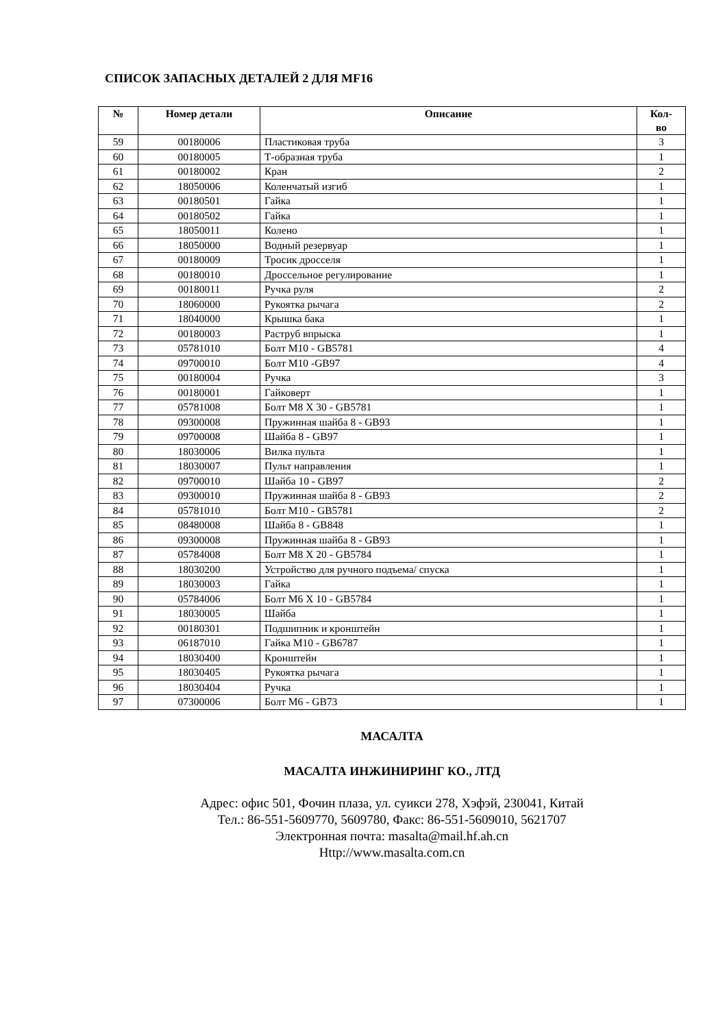СПИСОК ЗАПАСНЫХ ДЕТАЛЕЙ 2 ДЛЯ MF16
| № | Номер детали | Описание | Кол- во |
| --- | --- | --- | --- |
| 59 | 00180006 | Пластиковая труба | 3 |
| 60 | 00180005 | Т-образная труба | 1 |
| 61 | 00180002 | Кран | 2 |
| 62 | 18050006 | Коленчатый изгиб | 1 |
| 63 | 00180501 | Гайка | 1 |
| 64 | 00180502 | Гайка | 1 |
| 65 | 18050011 | Колено | 1 |
| 66 | 18050000 | Водный резервуар | 1 |
| 67 | 00180009 | Тросик дросселя | 1 |
| 68 | 00180010 | Дроссельное регулирование | 1 |
| 69 | 00180011 | Ручка руля | 2 |
| 70 | 18060000 | Рукоятка рычага | 2 |
| 71 | 18040000 | Крышка бака | 1 |
| 72 | 00180003 | Раструб впрыска | 1 |
| 73 | 05781010 | Болт M10 - GB5781 | 4 |
| 74 | 09700010 | Болт M10 -GB97 | 4 |
| 75 | 00180004 | Ручка | 3 |
| 76 | 00180001 | Гайковерт | 1 |
| 77 | 05781008 | Болт M8 X 30 - GB5781 | 1 |
| 78 | 09300008 | Пружинная шайба 8 - GB93 | 1 |
| 79 | 09700008 | Шайба 8 - GB97 | 1 |
| 80 | 18030006 | Вилка пульта | 1 |
| 81 | 18030007 | Пульт направления | 1 |
| 82 | 09700010 | Шайба 10 - GB97 | 2 |
| 83 | 09300010 | Пружинная шайба 8 - GB93 | 2 |
| 84 | 05781010 | Болт M10 - GB5781 | 2 |
| 85 | 08480008 | Шайба 8 - GB848 | 1 |
| 86 | 09300008 | Пружинная шайба 8 - GB93 | 1 |
| 87 | 05784008 | Болт M8 X 20 - GB5784 | 1 |
| 88 | 18030200 | Устройство для ручного подъема/ спуска | 1 |
| 89 | 18030003 | Гайка | 1 |
| 90 | 05784006 | Болт M6 X 10 - GB5784 | 1 |
| 91 | 18030005 | Шайба | 1 |
| 92 | 00180301 | Подшипник и кронштейн | 1 |
| 93 | 06187010 | Гайка M10 - GB6787 | 1 |
| 94 | 18030400 | Кронштейн | 1 |
| 95 | 18030405 | Рукоятка рычага | 1 |
| 96 | 18030404 | Ручка | 1 |
| 97 | 07300006 | Болт M6 - GB73 | 1 |
МАСАЛТА
МАСАЛТА ИНЖИНИРИНГ КО., ЛТД
Адрес: офис 501, Фочин плаза, ул. суикси 278, Хэфэй, 230041, Китай
Тел.: 86-551-5609770, 5609780, Факс: 86-551-5609010, 5621707
Электронная почта: masalta@mail.hf.ah.cn
Http://www.masalta.com.cn